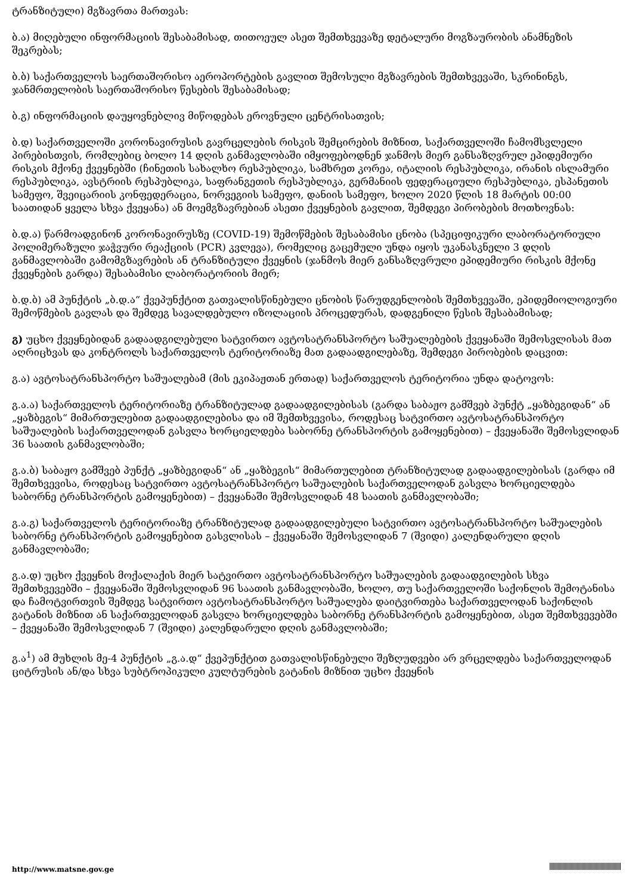ტრანზიტული) მგზავრთა მართვას:
ბ.ა) მიღებული ინფორმაციის შესაბამისად, თითოეულ ასეთ შემთხვევაზე დეტალური მოგზაურობის ანამნეზის შეკრებას;
ბ.ბ) საქართველოს საერთაშორისო აეროპორტების გავლით შემოსული მგზავრების შემთხვევაში, სკრინინგს, ჯანმრთელობის საერთაშორისო წესების შესაბამისად;
ბ.გ) ინფორმაციის დაუყოვნებლივ მიწოდებას ეროვნული ცენტრისათვის;
ბ.დ) საქართველოში კორონავირუსის გავრცელების რისკის შემცირების მიზნით, საქართველოში ჩამომსვლელი პირებისთვის, რომლებიც ბოლო 14 დღის განმავლობაში იმყოფებოდნენ ჯანმოს მიერ განსაზღვრულ ეპიდემიური რისკის მქონე ქვეყნებში (ჩინეთის სახალხო რესპუბლიკა, სამხრეთ კორეა, იტალიის რესპუბლიკა, ირანის ისლამური რესპუბლიკა, ავსტრიის რესპუბლიკა, საფრანგეთის რესპუბლიკა, გერმანიის ფედერაციული რესპუბლიკა, ესპანეთის სამეფო, შვეიცარიის კონფედერაცია, ნორვეგიის სამეფო, დანიის სამეფო, ხოლო 2020 წლის 18 მარტის 00:00 საათიდან ყველა სხვა ქვეყანა) ან მოემგზავრებიან ასეთი ქვეყნების გავლით, შემდეგი პირობების მოთხოვნას:
ბ.დ.ა) წარმოადგინონ კორონავირუსზე (COVID-19) შემოწმების შესაბამისი ცნობა (სპეციფიკური ლაბორატორიული პოლიმერაზული ჯაჭვური რეაქციის (PCR) კვლევა), რომელიც გაცემული უნდა იყოს უკანასკნელი 3 დღის განმავლობაში გამომგზავრების ან ტრანზიტული ქვეყნის (ჯანმოს მიერ განსაზღვრული ეპიდემიური რისკის მქონე ქვეყნების გარდა) შესაბამისი ლაბორატორიის მიერ;
ბ.დ.ბ) ამ პუნქტის „ბ.დ.ა“ ქვეპუნქტით გათვალისწინებული ცნობის წარუდგენლობის შემთხვევაში, ეპიდემიოლოგიური შემოწმების გავლას და შემდეგ სავალდებულო იზოლაციის პროცედურას, დადგენილი წესის შესაბამისად;
გ) უცხო ქვეყნებიდან გადაადგილებული სატვირთო ავტოსატრანსპორტო საშუალებების ქვეყანაში შემოსვლისას მათ აღრიცხვას და კონტროლს საქართველოს ტერიტორიაზე მათ გადაადგილებაზე, შემდეგი პირობების დაცვით:
გ.ა) ავტოსატრანსპორტო საშუალებამ (მის ეკიპაჟთან ერთად) საქართველოს ტერიტორია უნდა დატოვოს:
გ.ა.ა) საქართველოს ტერიტორიაზე ტრანზიტულად გადაადგილებისას (გარდა საბაჟო გამშვებ პუნქტ „ყაზბეგიდან“ ან „ყაზბეგის“ მიმართულებით გადაადგილებისა და იმ შემთხვევისა, როდესაც სატვირთო ავტოსატრანსპორტო საშუალების საქართველოდან გასვლა ხორციელდება საბორნე ტრანსპორტის გამოყენებით) – ქვეყანაში შემოსვლიდან 36 საათის განმავლობაში;
გ.ა.ბ) საბაჟო გამშვებ პუნქტ „ყაზბეგიდან“ ან „ყაზბეგის“ მიმართულებით ტრანზიტულად გადაადგილებისას (გარდა იმ შემთხვევისა, როდესაც სატვირთო ავტოსატრანსპორტო საშუალების საქართველოდან გასვლა ხორციელდება საბორნე ტრანსპორტის გამოყენებით) – ქვეყანაში შემოსვლიდან 48 საათის განმავლობაში;
გ.ა.გ) საქართველოს ტერიტორიაზე ტრანზიტულად გადაადგილებული სატვირთო ავტოსატრანსპორტო საშუალების საბორნე ტრანსპორტის გამოყენებით გასვლისას – ქვეყანაში შემოსვლიდან 7 (შვიდი) კალენდარული დღის განმავლობაში;
გ.ა.დ) უცხო ქვეყნის მოქალაქის მიერ სატვირთო ავტოსატრანსპორტო საშუალების გადაადგილების სხვა შემთხვევებში – ქვეყანაში შემოსვლიდან 96 საათის განმავლობაში, ხოლო, თუ საქართველოში საქონლის შემოტანისა და ჩამოტვირთვის შემდეგ სატვირთო ავტოსატრანსპორტო საშუალება დაიტვირთება საქართველოდან საქონლის გატანის მიზნით ან საქართველოდან გასვლა ხორციელდება საბორნე ტრანსპორტის გამოყენებით, ასეთ შემთხვევებში – ქვეყანაში შემოსვლიდან 7 (შვიდი) კალენდარული დღის განმავლობაში;
გ.ა<sup>1</sup>) ამ მუხლის მე-4 პუნქტის „გ.ა.დ“ ქვეპუნქტით გათვალისწინებული შეზღუდვები არ ვრცელდება საქართველოდან ციტრუსის ან/და სხვა სუბტროპიკული კულტურების გატანის მიზნით უცხო ქვეყნის
http://www.matsne.gov.ge